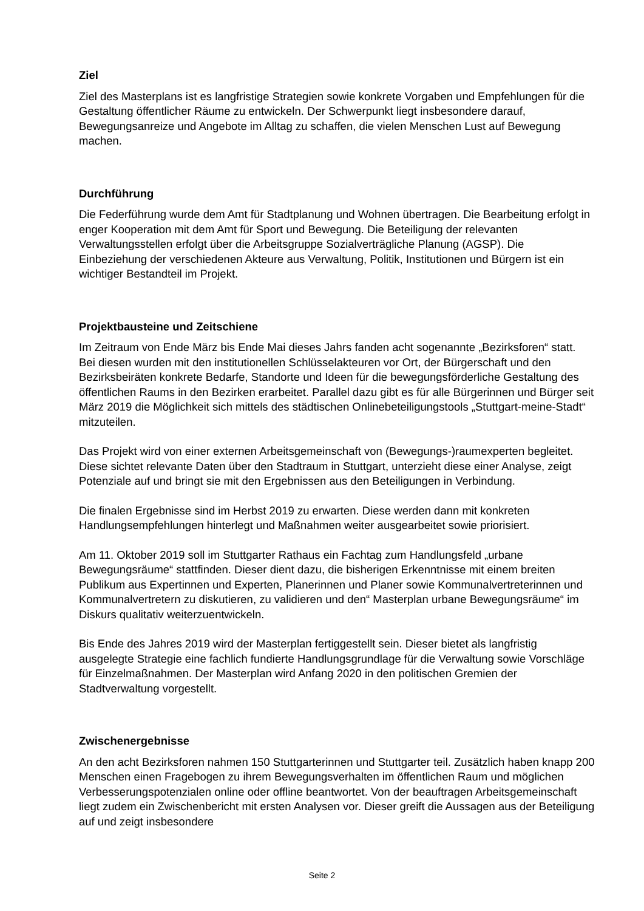Ziel
Ziel des Masterplans ist es langfristige Strategien sowie konkrete Vorgaben und Empfehlungen für die Gestaltung öffentlicher Räume zu entwickeln. Der Schwerpunkt liegt insbesondere darauf, Bewegungsanreize und Angebote im Alltag zu schaffen, die vielen Menschen Lust auf Bewegung machen.
Durchführung
Die Federführung wurde dem Amt für Stadtplanung und Wohnen übertragen. Die Bearbeitung erfolgt in enger Kooperation mit dem Amt für Sport und Bewegung. Die Beteiligung der relevanten Verwaltungsstellen erfolgt über die Arbeitsgruppe Sozialverträgliche Planung (AGSP). Die Einbeziehung der verschiedenen Akteure aus Verwaltung, Politik, Institutionen und Bürgern ist ein wichtiger Bestandteil im Projekt.
Projektbausteine und Zeitschiene
Im Zeitraum von Ende März bis Ende Mai dieses Jahrs fanden acht sogenannte „Bezirksforen“ statt. Bei diesen wurden mit den institutionellen Schlüsselakteuren vor Ort, der Bürgerschaft und den Bezirksbeiräten konkrete Bedarfe, Standorte und Ideen für die bewegungsförderliche Gestaltung des öffentlichen Raums in den Bezirken erarbeitet. Parallel dazu gibt es für alle Bürgerinnen und Bürger seit März 2019 die Möglichkeit sich mittels des städtischen Onlinebeteiligungstools „Stuttgart-meine-Stadt“ mitzuteilen.
Das Projekt wird von einer externen Arbeitsgemeinschaft von (Bewegungs-)raumexperten begleitet. Diese sichtet relevante Daten über den Stadtraum in Stuttgart, unterzieht diese einer Analyse, zeigt Potenziale auf und bringt sie mit den Ergebnissen aus den Beteiligungen in Verbindung.
Die finalen Ergebnisse sind im Herbst 2019 zu erwarten. Diese werden dann mit konkreten Handlungsempfehlungen hinterlegt und Maßnahmen weiter ausgearbeitet sowie priorisiert.
Am 11. Oktober 2019 soll im Stuttgarter Rathaus ein Fachtag zum Handlungsfeld „urbane Bewegungsräume“ stattfinden. Dieser dient dazu, die bisherigen Erkenntnisse mit einem breiten Publikum aus Expertinnen und Experten, Planerinnen und Planer sowie Kommunalvertreterinnen und Kommunalvertretern zu diskutieren, zu validieren und den“ Masterplan urbane Bewegungsräume“ im Diskurs qualitativ weiterzuentwickeln.
Bis Ende des Jahres 2019 wird der Masterplan fertiggestellt sein. Dieser bietet als langfristig ausgelegte Strategie eine fachlich fundierte Handlungsgrundlage für die Verwaltung sowie Vorschläge für Einzelmaßnahmen. Der Masterplan wird Anfang 2020 in den politischen Gremien der Stadtverwaltung vorgestellt.
Zwischenergebnisse
An den acht Bezirksforen nahmen 150 Stuttgarterinnen und Stuttgarter teil. Zusätzlich haben knapp 200 Menschen einen Fragebogen zu ihrem Bewegungsverhalten im öffentlichen Raum und möglichen Verbesserungspotenzialen online oder offline beantwortet. Von der beauftragen Arbeitsgemeinschaft liegt zudem ein Zwischenbericht mit ersten Analysen vor. Dieser greift die Aussagen aus der Beteiligung auf und zeigt insbesondere
Seite 2